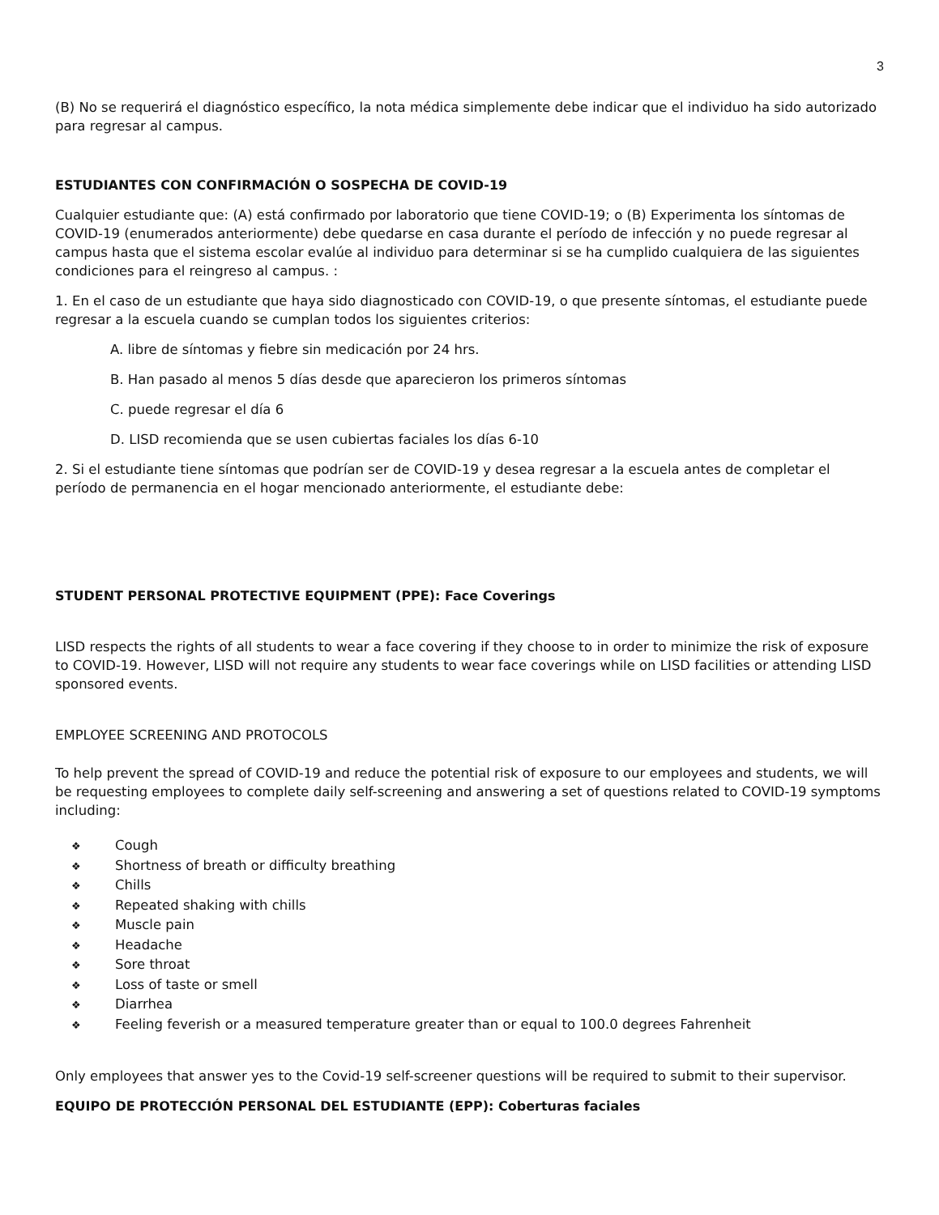3
(B) No se requerirá el diagnóstico específico, la nota médica simplemente debe indicar que el individuo ha sido autorizado para regresar al campus.
ESTUDIANTES CON CONFIRMACIÓN O SOSPECHA DE COVID-19
Cualquier estudiante que: (A) está confirmado por laboratorio que tiene COVID-19; o (B) Experimenta los síntomas de COVID-19 (enumerados anteriormente) debe quedarse en casa durante el período de infección y no puede regresar al campus hasta que el sistema escolar evalúe al individuo para determinar si se ha cumplido cualquiera de las siguientes condiciones para el reingreso al campus. :
1. En el caso de un estudiante que haya sido diagnosticado con COVID-19, o que presente síntomas, el estudiante puede regresar a la escuela cuando se cumplan todos los siguientes criterios:
A. libre de síntomas y fiebre sin medicación por 24 hrs.
B. Han pasado al menos 5 días desde que aparecieron los primeros síntomas
C. puede regresar el día 6
D. LISD recomienda que se usen cubiertas faciales los días 6-10
2. Si el estudiante tiene síntomas que podrían ser de COVID-19 y desea regresar a la escuela antes de completar el período de permanencia en el hogar mencionado anteriormente, el estudiante debe:
STUDENT PERSONAL PROTECTIVE EQUIPMENT (PPE): Face Coverings
LISD respects the rights of all students to wear a face covering if they choose to in order to minimize the risk of exposure to COVID-19. However, LISD will not require any students to wear face coverings while on LISD facilities or attending LISD sponsored events.
EMPLOYEE SCREENING AND PROTOCOLS
To help prevent the spread of COVID-19 and reduce the potential risk of exposure to our employees and students, we will be requesting employees to complete daily self-screening and answering a set of questions related to COVID-19 symptoms including:
❖ Cough
❖ Shortness of breath or difficulty breathing
❖ Chills
❖ Repeated shaking with chills
❖ Muscle pain
❖ Headache
❖ Sore throat
❖ Loss of taste or smell
❖ Diarrhea
❖ Feeling feverish or a measured temperature greater than or equal to 100.0 degrees Fahrenheit
Only employees that answer yes to the Covid-19 self-screener questions will be required to submit to their supervisor.
EQUIPO DE PROTECCIÓN PERSONAL DEL ESTUDIANTE (EPP): Coberturas faciales